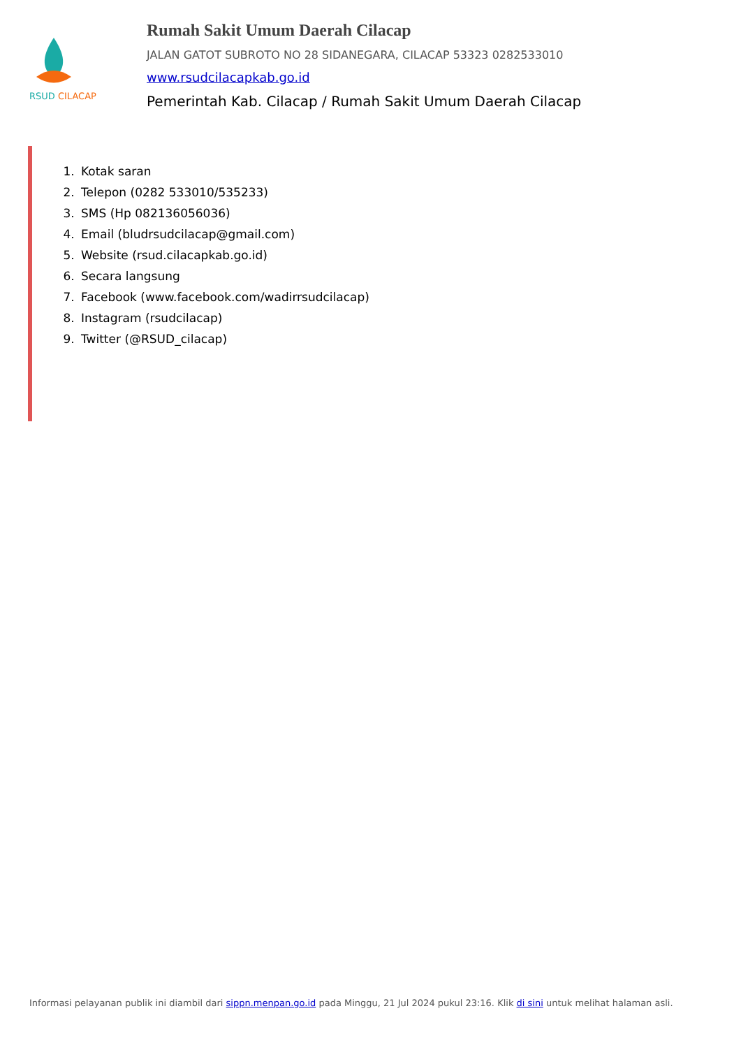RSUD CILACAP
Rumah Sakit Umum Daerah Cilacap
JALAN GATOT SUBROTO NO 28 SIDANEGARA, CILACAP 53323 0282533010
www.rsudcilacapkab.go.id
Pemerintah Kab. Cilacap / Rumah Sakit Umum Daerah Cilacap
1. Kotak saran
2. Telepon (0282 533010/535233)
3. SMS (Hp 082136056036)
4. Email (bludrsudcilacap@gmail.com)
5. Website (rsud.cilacapkab.go.id)
6. Secara langsung
7. Facebook (www.facebook.com/wadirrsudcilacap)
8. Instagram (rsudcilacap)
9. Twitter (@RSUD_cilacap)
Informasi pelayanan publik ini diambil dari sippn.menpan.go.id pada Minggu, 21 Jul 2024 pukul 23:16. Klik di sini untuk melihat halaman asli.